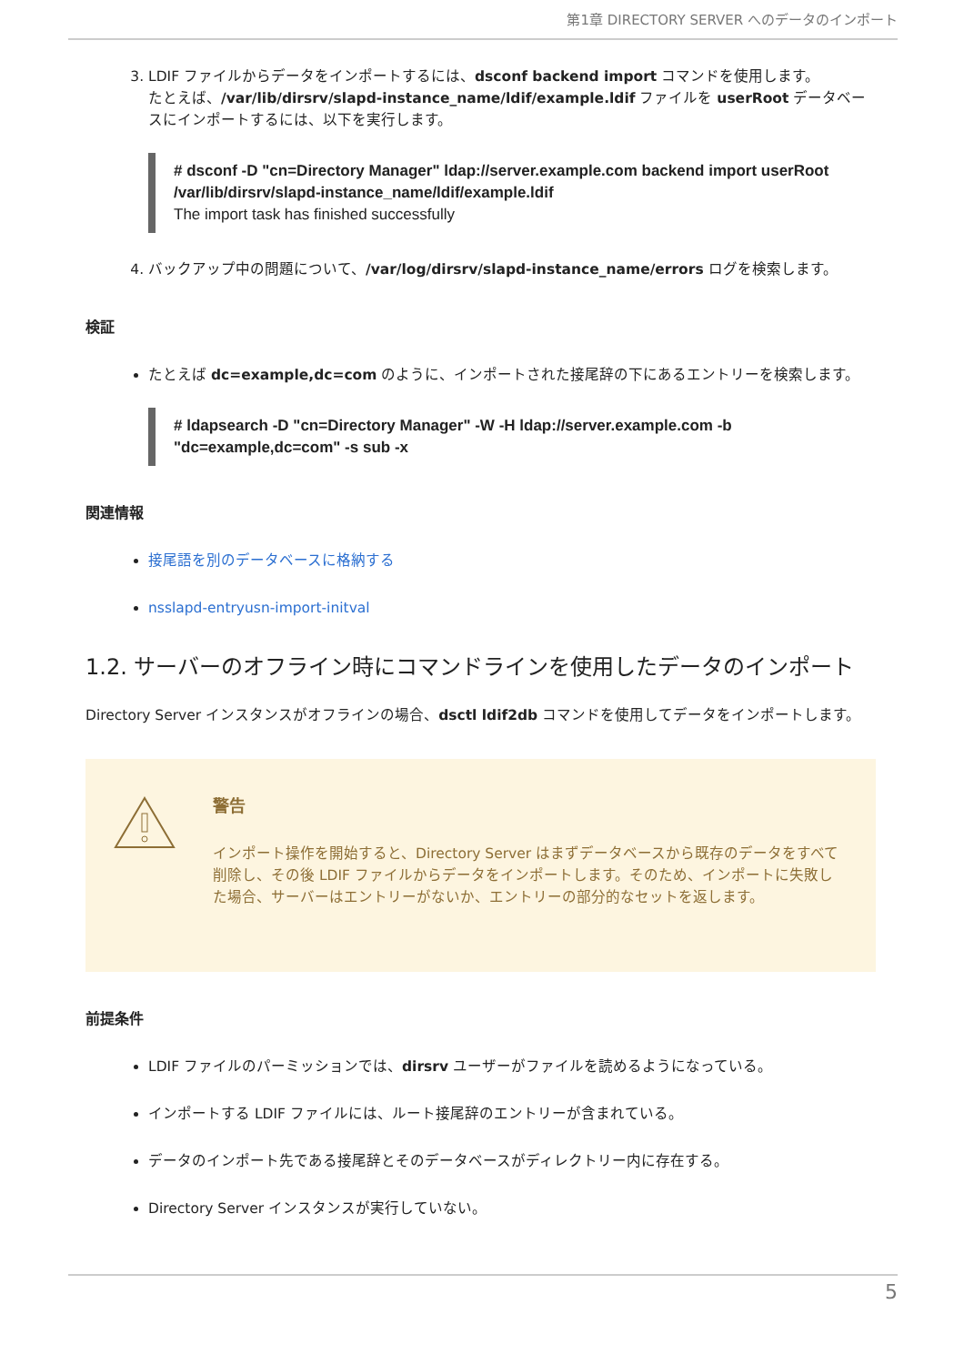第1章 DIRECTORY SERVER へのデータのインポート
3. LDIF ファイルからデータをインポートするには、dsconf backend import コマンドを使用します。
たとえば、/var/lib/dirsrv/slapd-instance_name/ldif/example.ldif ファイルを userRoot データベースにインポートするには、以下を実行します。
# dsconf -D "cn=Directory Manager" ldap://server.example.com backend import userRoot /var/lib/dirsrv/slapd-instance_name/ldif/example.ldif
The import task has finished successfully
4. バックアップ中の問題について、/var/log/dirsrv/slapd-instance_name/errors ログを検索します。
検証
たとえば dc=example,dc=com のように、インポートされた接尾辞の下にあるエントリーを検索します。
# ldapsearch -D "cn=Directory Manager" -W -H ldap://server.example.com -b "dc=example,dc=com" -s sub -x
関連情報
接尾語を別のデータベースに格納する
nsslapd-entryusn-import-initval
1.2. サーバーのオフライン時にコマンドラインを使用したデータのインポート
Directory Server インスタンスがオフラインの場合、dsctl ldif2db コマンドを使用してデータをインポートします。
警告
インポート操作を開始すると、Directory Server はまずデータベースから既存のデータをすべて削除し、その後 LDIF ファイルからデータをインポートします。そのため、インポートに失敗した場合、サーバーはエントリーがないか、エントリーの部分的なセットを返します。
前提条件
LDIF ファイルのパーミッションでは、dirsrv ユーザーがファイルを読めるようになっている。
インポートする LDIF ファイルには、ルート接尾辞のエントリーが含まれている。
データのインポート先である接尾辞とそのデータベースがディレクトリー内に存在する。
Directory Server インスタンスが実行していない。
5